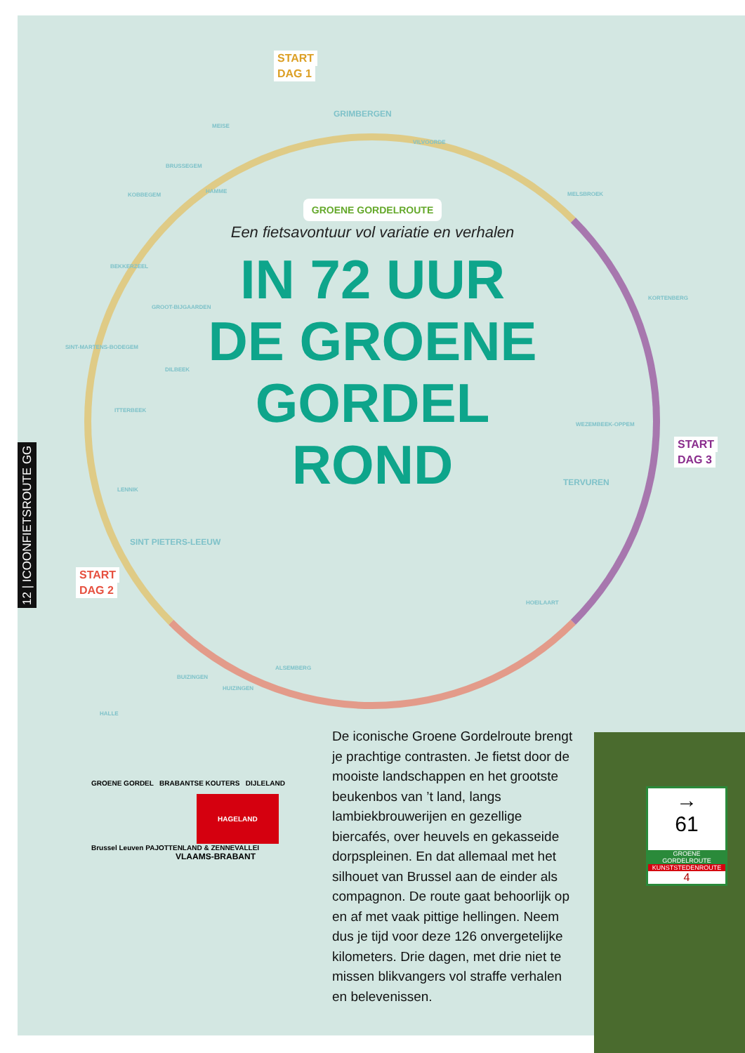12 | ICOONFIETSROUTE GG
START
DAG 1
START
DAG 2
START
DAG 3
MEISE
GRIMBERGEN
VILVOORDE
MELSBROEK
KORTENBERG
WEZEMBEEK-OPPEM
TERVUREN
HOEILAART
ALSEMBERG
HUIZINGEN
BUIZINGEN
HALLE
SINT PIETERS-LEEUW
LENNIK
ITTERBEEK
DILBEEK
SINT-MARTENS-BODEGEM
GROOT-BIJGAARDEN
BEKKERZEEL
KOBBEGEM
HAMME
BRUSSEGEM
GROENE GORDELROUTE
Een fietsavontuur vol variatie en verhalen
IN 72 UUR
DE GROENE
GORDEL
ROND
GROENE GORDEL BRABANTSE KOUTERS DIJLELAND
HAGELAND
Brussel Leuven PAJOTTENLAND & ZENNEVALLEI
VLAAMS-BRABANT
De iconische Groene Gordelroute brengt je prachtige contrasten. Je fietst door de mooiste landschappen en het grootste beukenbos van ’t land, langs lambiekbrouwerijen en gezellige biercafés, over heuvels en gekasseide dorpspleinen. En dat allemaal met het silhouet van Brussel aan de einder als compagnon. De route gaat behoorlijk op en af met vaak pittige hellingen. Neem dus je tijd voor deze 126 onvergetelijke kilometers. Drie dagen, met drie niet te missen blikvangers vol straffe verhalen en belevenissen.
→
61
GROENE GORDELROUTE
KUNSTSTEDENROUTE
4